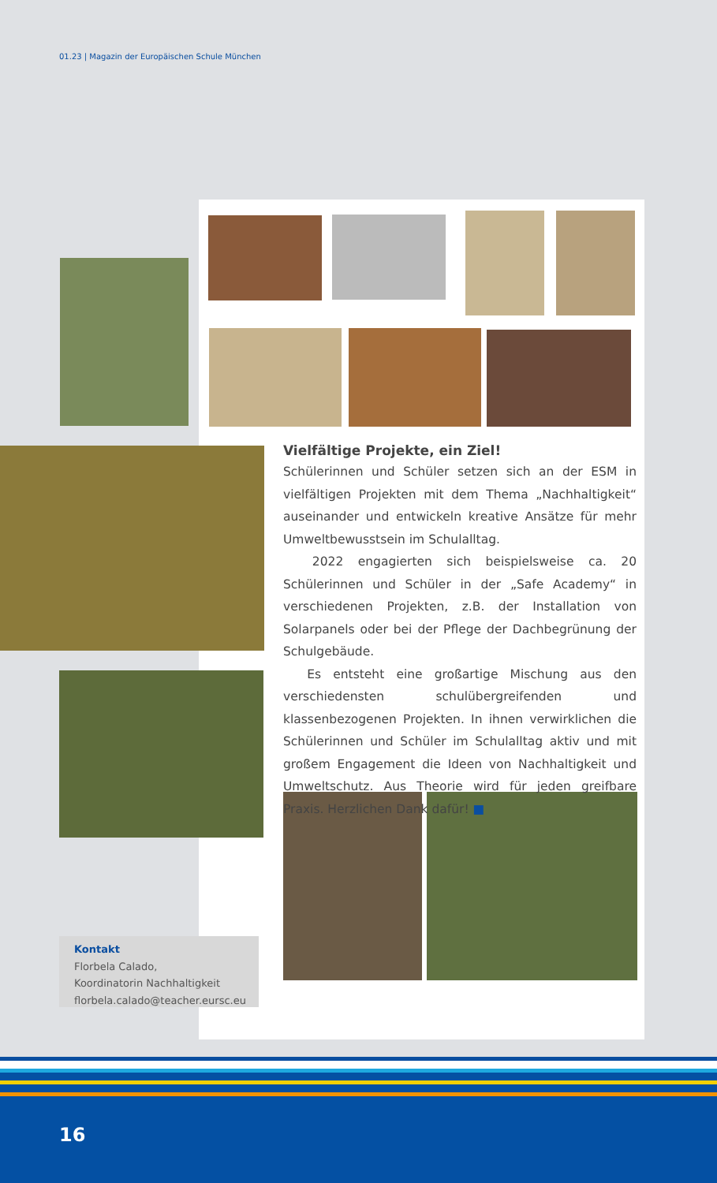01.23 | Magazin der Europäischen Schule München
Vielfältige Projekte, ein Ziel!
Schülerinnen und Schüler setzen sich an der ESM in vielfältigen Projekten mit dem Thema „Nachhaltigkeit“ auseinander und entwickeln kreative Ansätze für mehr Umweltbewusstsein im Schulalltag.
2022 engagierten sich beispielsweise ca. 20 Schülerinnen und Schüler in der „Safe Academy“ in verschiedenen Projekten, z.B. der Installation von Solarpanels oder bei der Pflege der Dachbegrünung der Schulgebäude.
Es entsteht eine großartige Mischung aus den verschiedensten schulübergreifenden und klassenbezogenen Projekten. In ihnen verwirklichen die Schülerinnen und Schüler im Schulalltag aktiv und mit großem Engagement die Ideen von Nachhaltigkeit und Umweltschutz. Aus Theorie wird für jeden greifbare Praxis. Herzlichen Dank dafür! ■
Kontakt
Florbela Calado,
Koordinatorin Nachhaltigkeit
florbela.calado@teacher.eursc.eu
16